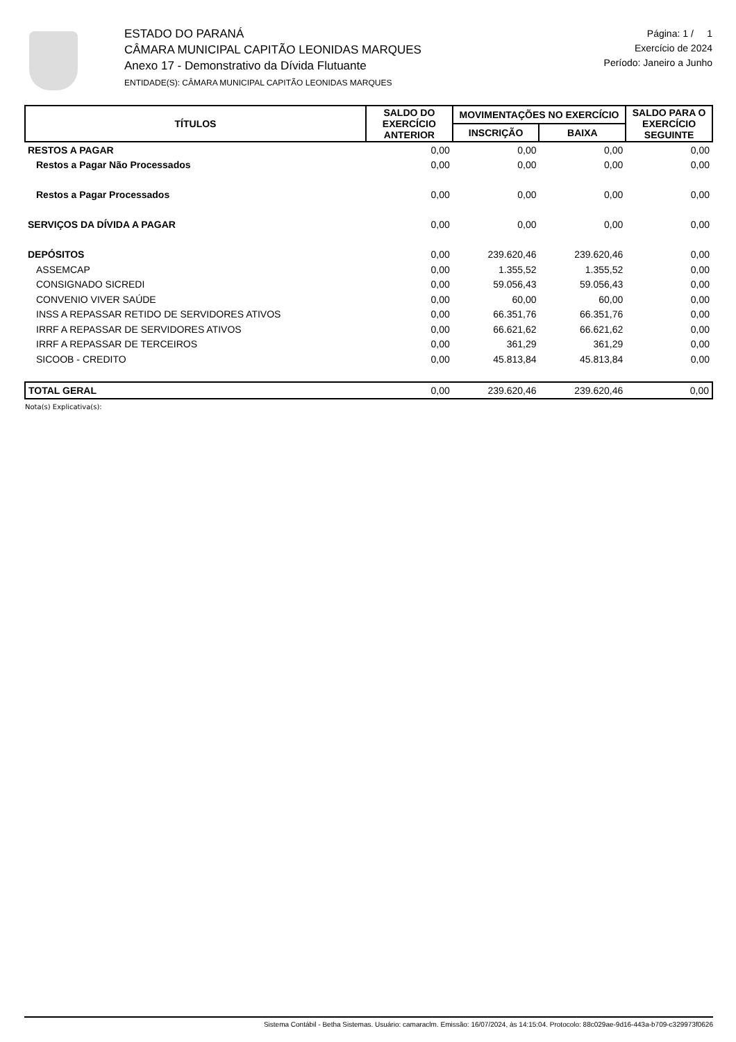ESTADO DO PARANÁ
CÂMARA MUNICIPAL CAPITÃO LEONIDAS MARQUES
Anexo 17 - Demonstrativo da Dívida Flutuante
ENTIDADE(S): CÂMARA MUNICIPAL CAPITÃO LEONIDAS MARQUES
Página: 1 / 1
Exercício de 2024
Período: Janeiro a Junho
| TÍTULOS | SALDO DO EXERCÍCIO ANTERIOR | MOVIMENTAÇÕES NO EXERCÍCIO | | SALDO PARA O EXERCÍCIO SEGUINTE |
| --- | --- | --- | --- | --- |
| | | INSCRIÇÃO | BAIXA | |
| RESTOS A PAGAR | 0,00 | 0,00 | 0,00 | 0,00 |
| Restos a Pagar Não Processados | 0,00 | 0,00 | 0,00 | 0,00 |
| Restos a Pagar Processados | 0,00 | 0,00 | 0,00 | 0,00 |
| SERVIÇOS DA DÍVIDA A PAGAR | 0,00 | 0,00 | 0,00 | 0,00 |
| DEPÓSITOS | 0,00 | 239.620,46 | 239.620,46 | 0,00 |
| ASSEMCAP | 0,00 | 1.355,52 | 1.355,52 | 0,00 |
| CONSIGNADO SICREDI | 0,00 | 59.056,43 | 59.056,43 | 0,00 |
| CONVENIO VIVER SAÚDE | 0,00 | 60,00 | 60,00 | 0,00 |
| INSS A REPASSAR RETIDO DE SERVIDORES ATIVOS | 0,00 | 66.351,76 | 66.351,76 | 0,00 |
| IRRF A REPASSAR DE SERVIDORES ATIVOS | 0,00 | 66.621,62 | 66.621,62 | 0,00 |
| IRRF A REPASSAR DE TERCEIROS | 0,00 | 361,29 | 361,29 | 0,00 |
| SICOOB - CREDITO | 0,00 | 45.813,84 | 45.813,84 | 0,00 |
| TOTAL GERAL | 0,00 | 239.620,46 | 239.620,46 | 0,00 |
Nota(s) Explicativa(s):
Sistema Contábil - Betha Sistemas. Usuário: camaraclm. Emissão: 16/07/2024, às 14:15:04. Protocolo: 88c029ae-9d16-443a-b709-c329973f0626